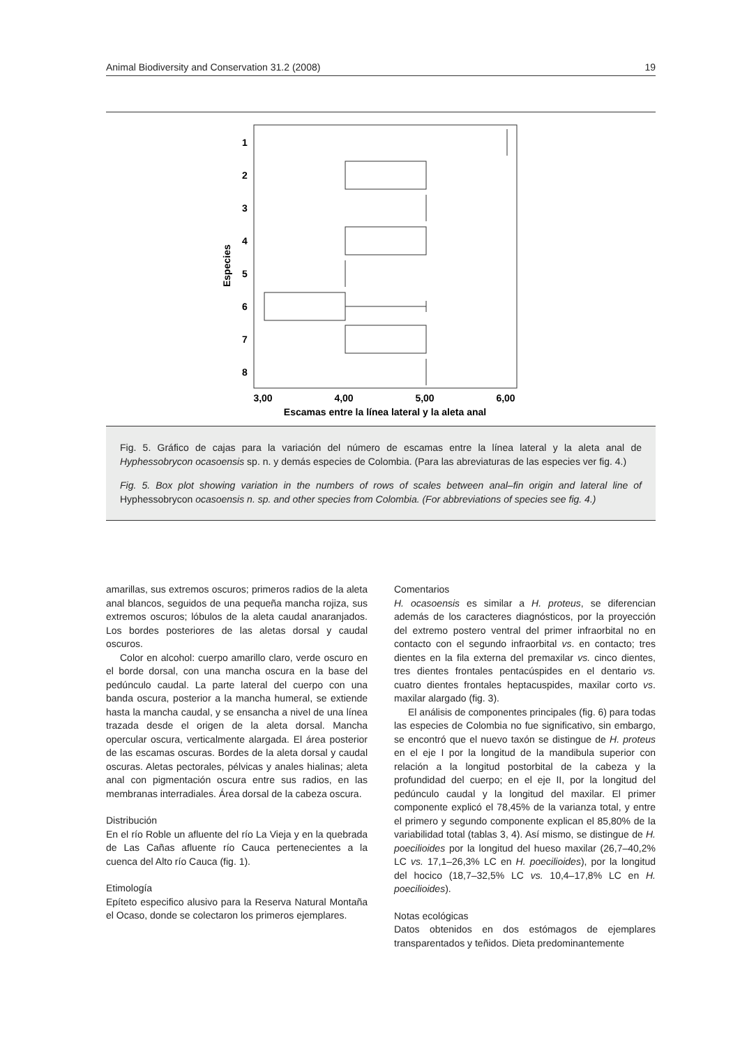Animal Biodiversity and Conservation 31.2 (2008) 19
1
2
3
4
5
6
7
8
3,00
4,00
5,00
6,00
Escamas entre la línea lateral y la aleta anal
Especies
Fig. 5. Gráfico de cajas para la variación del número de escamas entre la línea lateral y la aleta anal de Hyphessobrycon ocasoensis sp. n. y demás especies de Colombia. (Para las abreviaturas de las especies ver fig. 4.)
Fig. 5. Box plot showing variation in the numbers of rows of scales between anal–fin origin and lateral line of Hyphessobrycon ocasoensis n. sp. and other species from Colombia. (For abbreviations of species see fig. 4.)
amarillas, sus extremos oscuros; primeros radios de la aleta anal blancos, seguidos de una pequeña mancha rojiza, sus extremos oscuros; lóbulos de la aleta caudal anaranjados. Los bordes posteriores de las aletas dorsal y caudal oscuros.
Color en alcohol: cuerpo amarillo claro, verde oscuro en el borde dorsal, con una mancha oscura en la base del pedúnculo caudal. La parte lateral del cuerpo con una banda oscura, posterior a la mancha humeral, se extiende hasta la mancha caudal, y se ensancha a nivel de una línea trazada desde el origen de la aleta dorsal. Mancha opercular oscura, verticalmente alargada. El área posterior de las escamas oscuras. Bordes de la aleta dorsal y caudal oscuras. Aletas pectorales, pélvicas y anales hialinas; aleta anal con pigmentación oscura entre sus radios, en las membranas interradiales. Área dorsal de la cabeza oscura.
Distribución
En el río Roble un afluente del río La Vieja y en la quebrada de Las Cañas afluente río Cauca pertenecientes a la cuenca del Alto río Cauca (fig. 1).
Etimología
Epíteto especifico alusivo para la Reserva Natural Montaña el Ocaso, donde se colectaron los primeros ejemplares.
Comentarios
H. ocasoensis es similar a H. proteus, se diferencian además de los caracteres diagnósticos, por la proyección del extremo postero ventral del primer infraorbital no en contacto con el segundo infraorbital vs. en contacto; tres dientes en la fila externa del premaxilar vs. cinco dientes, tres dientes frontales pentacúspides en el dentario vs. cuatro dientes frontales heptacuspides, maxilar corto vs. maxilar alargado (fig. 3).
El análisis de componentes principales (fig. 6) para todas las especies de Colombia no fue significativo, sin embargo, se encontró que el nuevo taxón se distingue de H. proteus en el eje I por la longitud de la mandibula superior con relación a la longitud postorbital de la cabeza y la profundidad del cuerpo; en el eje II, por la longitud del pedúnculo caudal y la longitud del maxilar. El primer componente explicó el 78,45% de la varianza total, y entre el primero y segundo componente explican el 85,80% de la variabilidad total (tablas 3, 4). Así mismo, se distingue de H. poecilioides por la longitud del hueso maxilar (26,7–40,2% LC vs. 17,1–26,3% LC en H. poecilioides), por la longitud del hocico (18,7–32,5% LC vs. 10,4–17,8% LC en H. poecilioides).
Notas ecológicas
Datos obtenidos en dos estómagos de ejemplares transparentados y teñidos. Dieta predominantemente